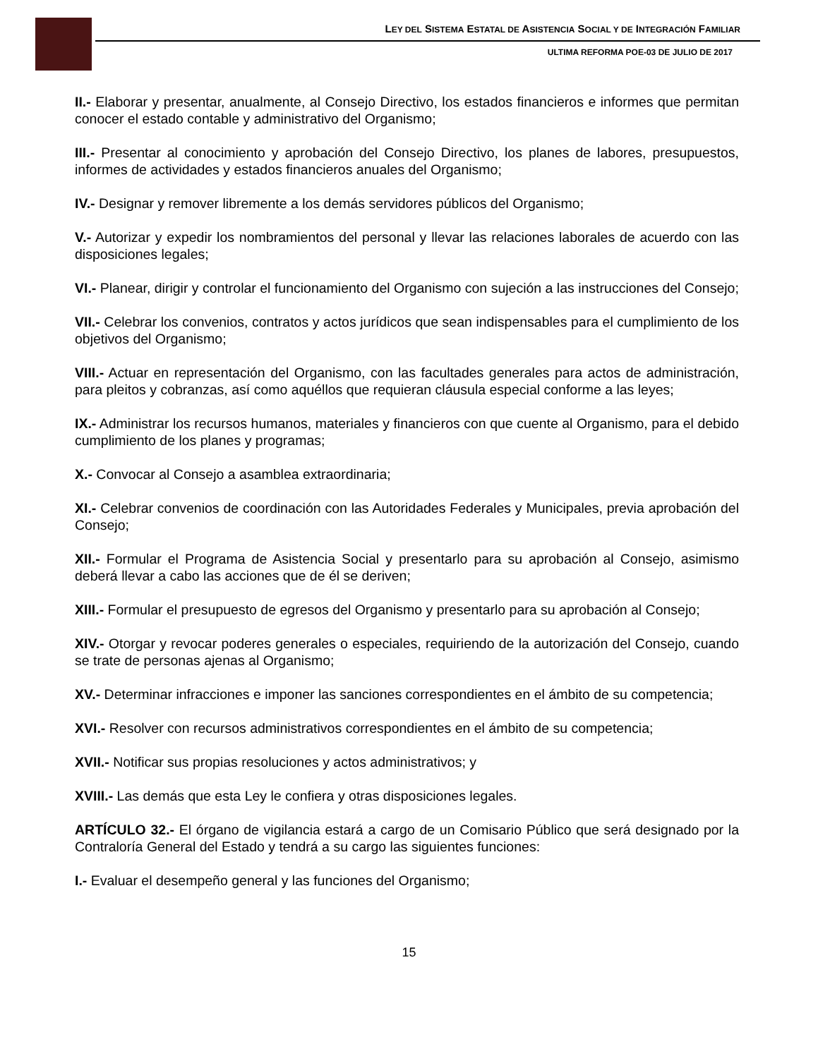LEY DEL SISTEMA ESTATAL DE ASISTENCIA SOCIAL Y DE INTEGRACIÓN FAMILIAR
ULTIMA REFORMA POE-03 DE JULIO DE 2017
II.- Elaborar y presentar, anualmente, al Consejo Directivo, los estados financieros e informes que permitan conocer el estado contable y administrativo del Organismo;
III.- Presentar al conocimiento y aprobación del Consejo Directivo, los planes de labores, presupuestos, informes de actividades y estados financieros anuales del Organismo;
IV.- Designar y remover libremente a los demás servidores públicos del Organismo;
V.- Autorizar y expedir los nombramientos del personal y llevar las relaciones laborales de acuerdo con las disposiciones legales;
VI.- Planear, dirigir y controlar el funcionamiento del Organismo con sujeción a las instrucciones del Consejo;
VII.- Celebrar los convenios, contratos y actos jurídicos que sean indispensables para el cumplimiento de los objetivos del Organismo;
VIII.- Actuar en representación del Organismo, con las facultades generales para actos de administración, para pleitos y cobranzas, así como aquéllos que requieran cláusula especial conforme a las leyes;
IX.- Administrar los recursos humanos, materiales y financieros con que cuente al Organismo, para el debido cumplimiento de los planes y programas;
X.- Convocar al Consejo a asamblea extraordinaria;
XI.- Celebrar convenios de coordinación con las Autoridades Federales y Municipales, previa aprobación del Consejo;
XII.- Formular el Programa de Asistencia Social y presentarlo para su aprobación al Consejo, asimismo deberá llevar a cabo las acciones que de él se deriven;
XIII.- Formular el presupuesto de egresos del Organismo y presentarlo para su aprobación al Consejo;
XIV.- Otorgar y revocar poderes generales o especiales, requiriendo de la autorización del Consejo, cuando se trate de personas ajenas al Organismo;
XV.- Determinar infracciones e imponer las sanciones correspondientes en el ámbito de su competencia;
XVI.- Resolver con recursos administrativos correspondientes en el ámbito de su competencia;
XVII.- Notificar sus propias resoluciones y actos administrativos; y
XVIII.- Las demás que esta Ley le confiera y otras disposiciones legales.
ARTÍCULO 32.- El órgano de vigilancia estará a cargo de un Comisario Público que será designado por la Contraloría General del Estado y tendrá a su cargo las siguientes funciones:
I.- Evaluar el desempeño general y las funciones del Organismo;
15